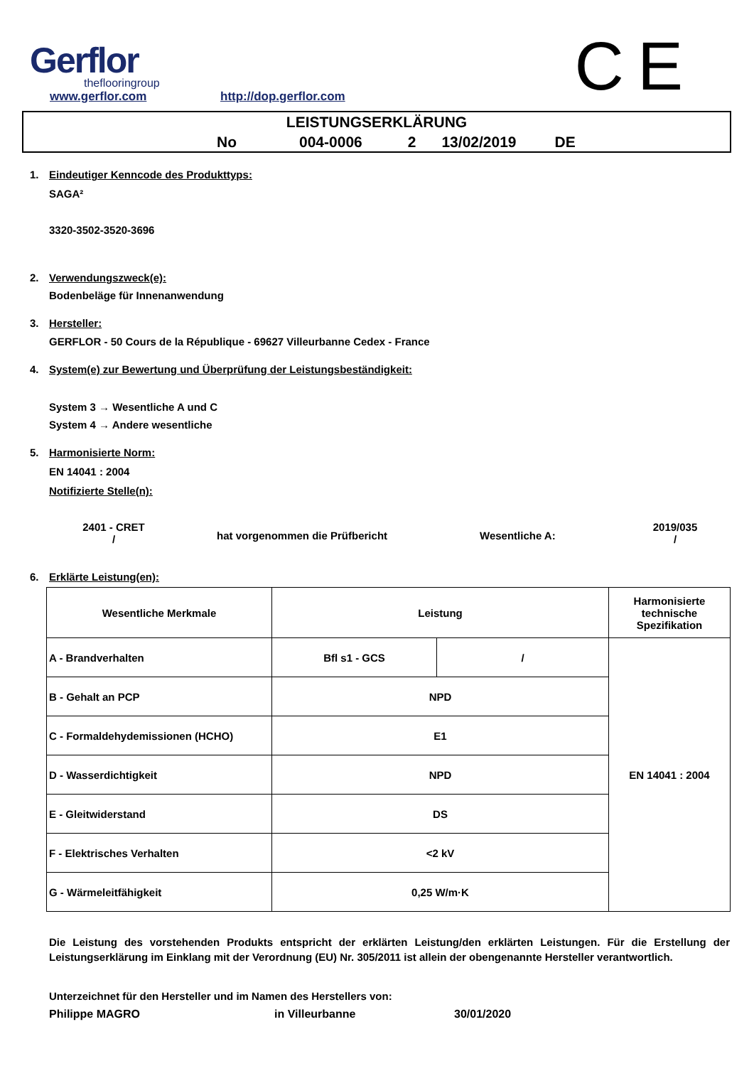Gerflor
theflooringroup
www.gerflor.com
http://dop.gerflor.com
C E
LEISTUNGSERKLÄRUNG
No 004-0006 2 13/02/2019 DE
1. Eindeutiger Kenncode des Produkttyps:
SAGA²
3320-3502-3520-3696
2. Verwendungszweck(e):
Bodenbeläge für Innenanwendung
3. Hersteller:
GERFLOR - 50 Cours de la République - 69627 Villeurbanne Cedex - France
4. System(e) zur Bewertung und Überprüfung der Leistungsbeständigkeit:
System 3 → Wesentliche A und C
System 4 → Andere wesentliche
5. Harmonisierte Norm:
EN 14041 : 2004
Notifizierte Stelle(n):
2401 - CRET
/
hat vorgenommen die Prüfbericht Wesentliche A:
2019/035
/
6. Erklärte Leistung(en):
| Wesentliche Merkmale | Leistung | | Harmonisierte technische Spezifikation |
| A - Brandverhalten | Bfl s1 - GCS | / | EN 14041 : 2004 |
| B - Gehalt an PCP | NPD | | |
| C - Formaldehydemissionen (HCHO) | E1 | | |
| D - Wasserdichtigkeit | NPD | | |
| E - Gleitwiderstand | DS | | |
| F - Elektrisches Verhalten | <2 kV | | |
| G - Wärmeleitfähigkeit | 0,25 W/m·K | | |
Die Leistung des vorstehenden Produkts entspricht der erklärten Leistung/den erklärten Leistungen. Für die Erstellung der Leistungserklärung im Einklang mit der Verordnung (EU) Nr. 305/2011 ist allein der obengenannte Hersteller verantwortlich.
Unterzeichnet für den Hersteller und im Namen des Herstellers von:
Philippe MAGRO in Villeurbanne 30/01/2020